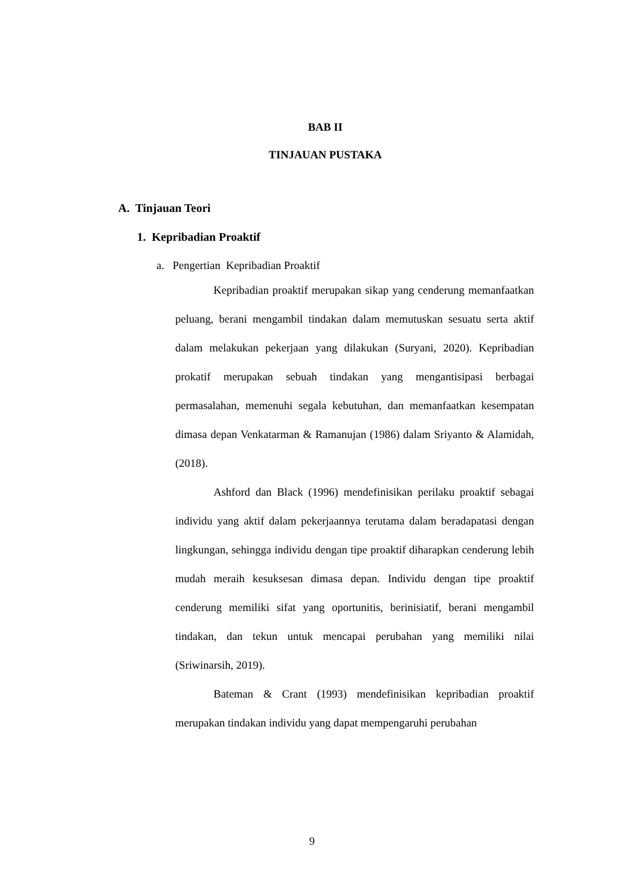BAB II
TINJAUAN PUSTAKA
A. Tinjauan Teori
1. Kepribadian Proaktif
a. Pengertian Kepribadian Proaktif
Kepribadian proaktif merupakan sikap yang cenderung memanfaatkan peluang, berani mengambil tindakan dalam memutuskan sesuatu serta aktif dalam melakukan pekerjaan yang dilakukan (Suryani, 2020). Kepribadian prokatif merupakan sebuah tindakan yang mengantisipasi berbagai permasalahan, memenuhi segala kebutuhan, dan memanfaatkan kesempatan dimasa depan Venkatarman & Ramanujan (1986) dalam Sriyanto & Alamidah, (2018).
Ashford dan Black (1996) mendefinisikan perilaku proaktif sebagai individu yang aktif dalam pekerjaannya terutama dalam beradapatasi dengan lingkungan, sehingga individu dengan tipe proaktif diharapkan cenderung lebih mudah meraih kesuksesan dimasa depan. Individu dengan tipe proaktif cenderung memiliki sifat yang oportunitis, berinisiatif, berani mengambil tindakan, dan tekun untuk mencapai perubahan yang memiliki nilai (Sriwinarsih, 2019).
Bateman & Crant (1993) mendefinisikan kepribadian proaktif merupakan tindakan individu yang dapat mempengaruhi perubahan
9